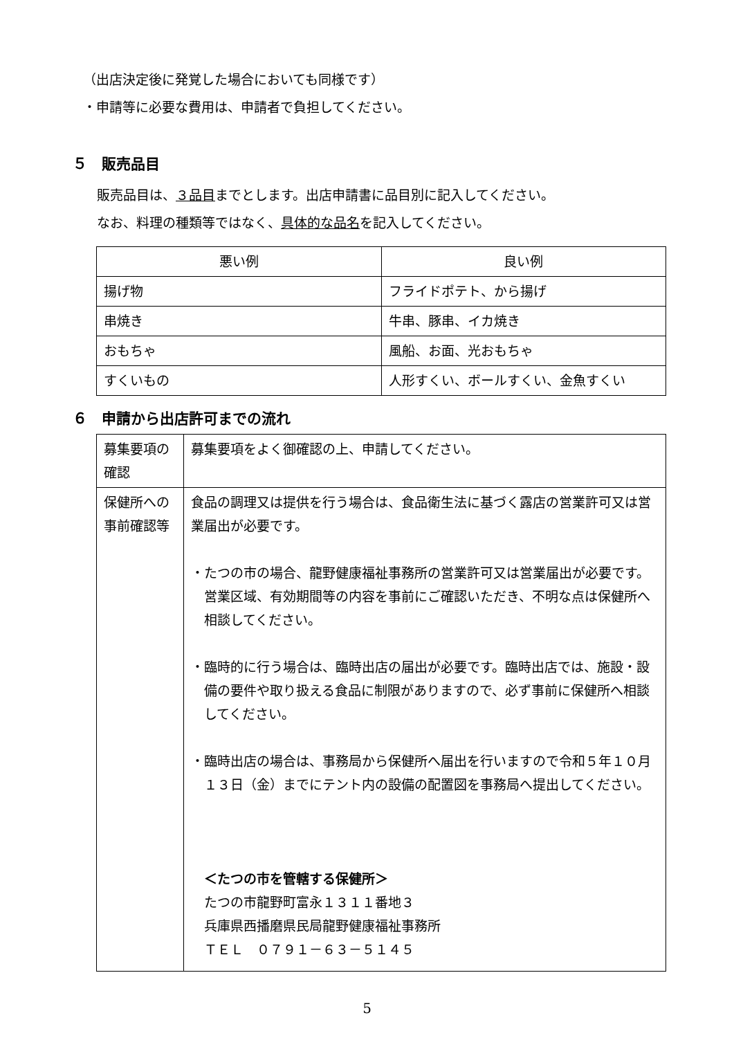（出店決定後に発覚した場合においても同様です）
・申請等に必要な費用は、申請者で負担してください。
５　販売品目
販売品目は、３品目までとします。出店申請書に品目別に記入してください。
なお、料理の種類等ではなく、具体的な品名を記入してください。
| 悪い例 | 良い例 |
| --- | --- |
| 揚げ物 | フライドポテト、から揚げ |
| 串焼き | 牛串、豚串、イカ焼き |
| おもちゃ | 風船、お面、光おもちゃ |
| すくいもの | 人形すくい、ボールすくい、金魚すくい |
６　申請から出店許可までの流れ
| 募集要項の確認 | 募集要項をよく御確認の上、申請してください。 |
| 保健所への事前確認等 | 食品の調理又は提供を行う場合は、食品衛生法に基づく露店の営業許可又は営業届出が必要です。 ・たつの市の場合、龍野健康福祉事務所の営業許可又は営業届出が必要です。営業区域、有効期間等の内容を事前にご確認いただき、不明な点は保健所へ相談してください。 ・臨時的に行う場合は、臨時出店の届出が必要です。臨時出店では、施設・設備の要件や取り扱える食品に制限がありますので、必ず事前に保健所へ相談してください。 ・臨時出店の場合は、事務局から保健所へ届出を行いますので令和５年１０月１３日（金）までにテント内の設備の配置図を事務局へ提出してください。 ＜たつの市を管轄する保健所＞ たつの市龍野町富永１３１１番地３ 兵庫県西播磨県民局龍野健康福祉事務所 ＴＥＬ ０７９１－６３－５１４５ |
5